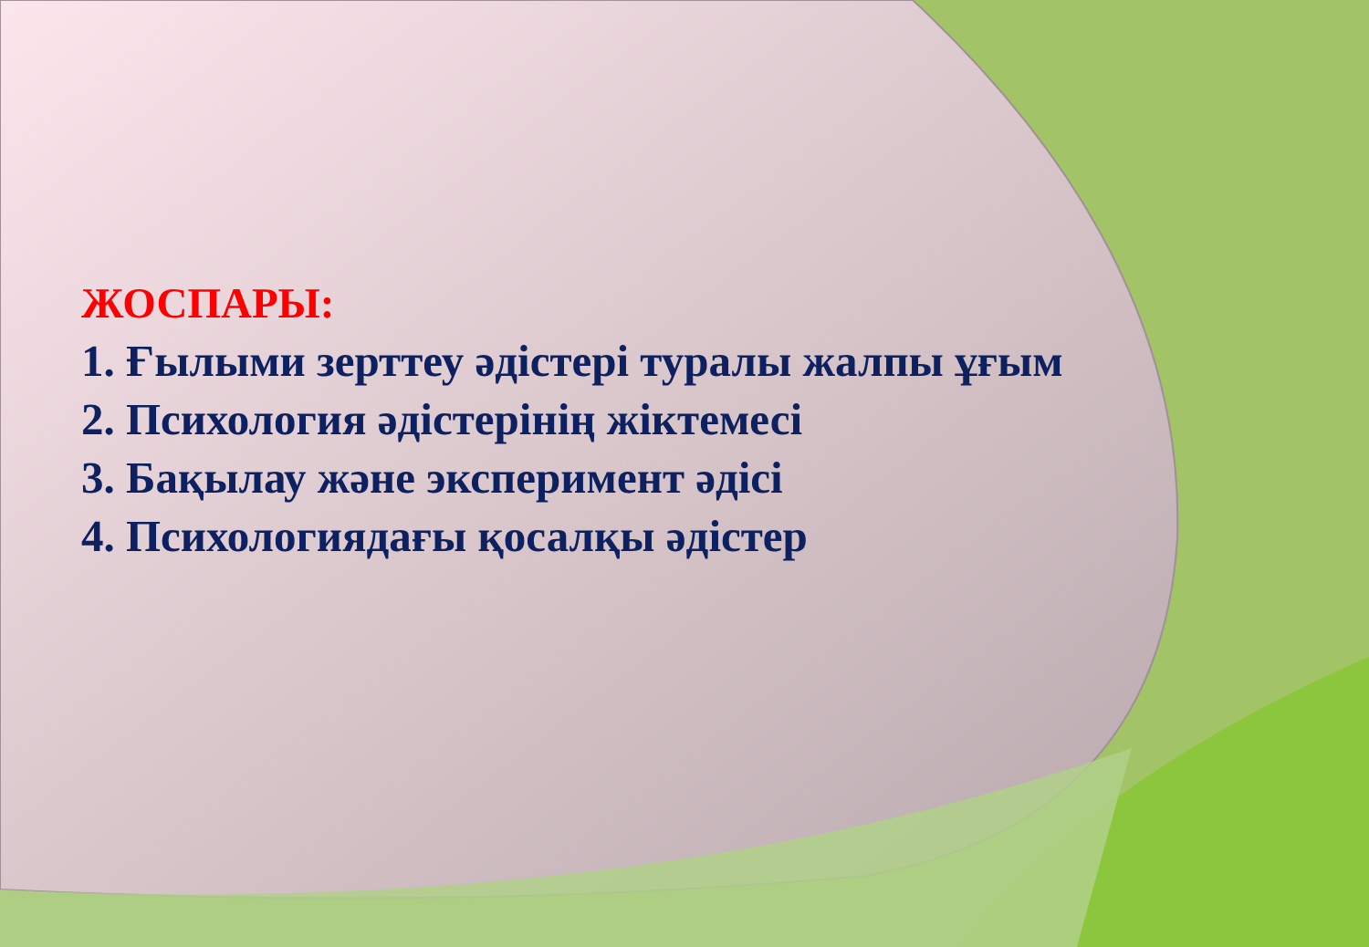ЖОСПАРЫ:
1. Ғылыми зерттеу әдістері туралы жалпы ұғым
2. Психология әдістерінің жіктемесі
3. Бақылау және эксперимент әдісі
4. Психологиядағы қосалқы әдістер